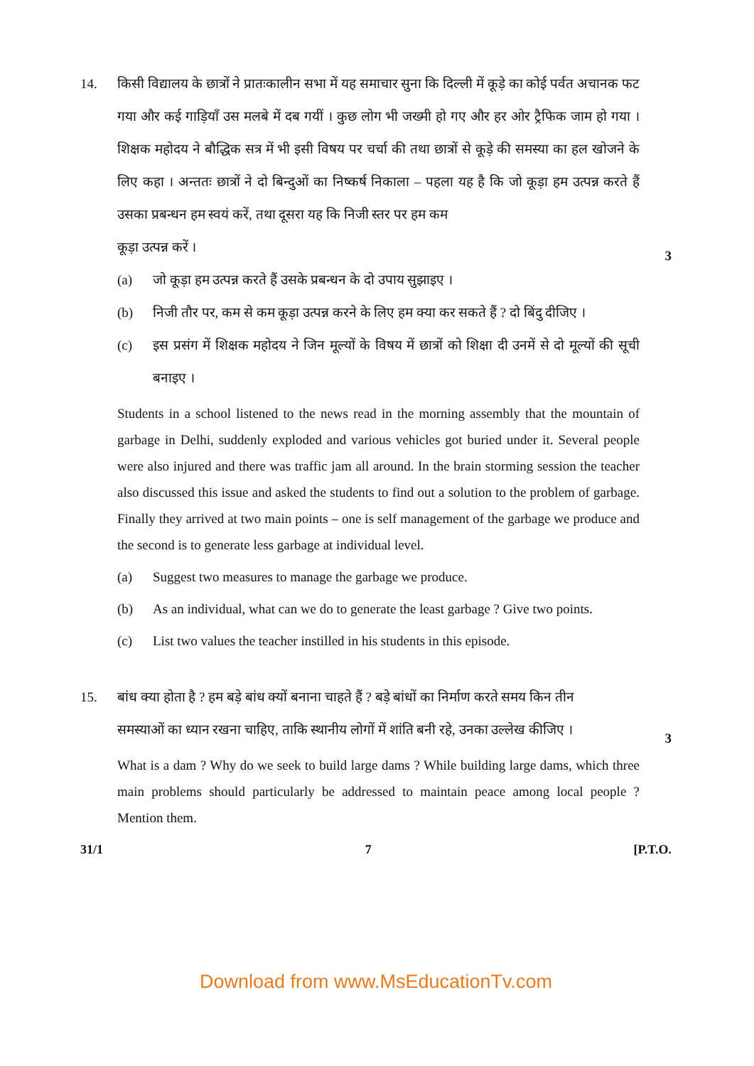14. किसी विद्यालय के छात्रों ने प्रातःकालीन सभा में यह समाचार सुना कि दिल्ली में कूड़े का कोई पर्वत अचानक फट गया और कई गाड़ियाँ उस मलबे में दब गयीं । कुछ लोग भी जख्मी हो गए और हर ओर ट्रैफिक जाम हो गया । शिक्षक महोदय ने बौद्धिक सत्र में भी इसी विषय पर चर्चा की तथा छात्रों से कूड़े की समस्या का हल खोजने के लिए कहा । अन्ततः छात्रों ने दो बिन्दुओं का निष्कर्ष निकाला – पहला यह है कि जो कूड़ा हम उत्पन्न करते हैं उसका प्रबन्धन हम स्वयं करें, तथा दूसरा यह कि निजी स्तर पर हम कम
कूड़ा उत्पन्न करें । 3
(a) जो कूड़ा हम उत्पन्न करते हैं उसके प्रबन्धन के दो उपाय सुझाइए ।
(b) निजी तौर पर, कम से कम कूड़ा उत्पन्न करने के लिए हम क्या कर सकते हैं ? दो बिंदु दीजिए ।
(c) इस प्रसंग में शिक्षक महोदय ने जिन मूल्यों के विषय में छात्रों को शिक्षा दी उनमें से दो मूल्यों की सूची बनाइए ।
Students in a school listened to the news read in the morning assembly that the mountain of garbage in Delhi, suddenly exploded and various vehicles got buried under it. Several people were also injured and there was traffic jam all around. In the brain storming session the teacher also discussed this issue and asked the students to find out a solution to the problem of garbage. Finally they arrived at two main points – one is self management of the garbage we produce and the second is to generate less garbage at individual level.
(a) Suggest two measures to manage the garbage we produce.
(b) As an individual, what can we do to generate the least garbage ? Give two points.
(c) List two values the teacher instilled in his students in this episode.
15. बांध क्या होता है ? हम बड़े बांध क्यों बनाना चाहते हैं ? बड़े बांधों का निर्माण करते समय किन तीन
समस्याओं का ध्यान रखना चाहिए, ताकि स्थानीय लोगों में शांति बनी रहे, उनका उल्लेख कीजिए । 3
What is a dam ? Why do we seek to build large dams ? While building large dams, which three main problems should particularly be addressed to maintain peace among local people ? Mention them.
31/1 7 [P.T.O.
Download from www.MsEducationTv.com